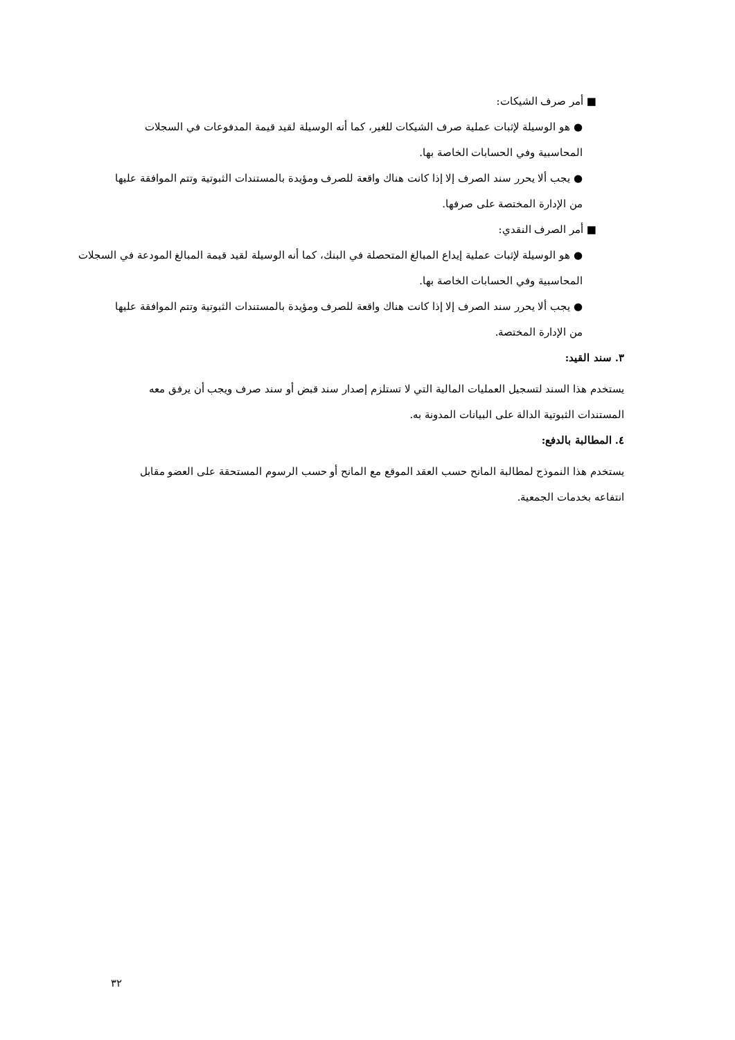■ أمر صرف الشيكات:
● هو الوسيلة لإثبات عملية صرف الشيكات للغير، كما أنه الوسيلة لقيد قيمة المدفوعات في السجلات المحاسبية وفي الحسابات الخاصة بها.
● يجب ألا يحرر سند الصرف إلا إذا كانت هناك واقعة للصرف ومؤيدة بالمستندات الثبوتية وتتم الموافقة عليها من الإدارة المختصة على صرفها.
■ أمر الصرف النقدي:
● هو الوسيلة لإثبات عملية إيداع المبالغ المتحصلة في البنك، كما أنه الوسيلة لقيد قيمة المبالغ المودعة في السجلات المحاسبية وفي الحسابات الخاصة بها.
● يجب ألا يحرر سند الصرف إلا إذا كانت هناك واقعة للصرف ومؤيدة بالمستندات الثبوتية وتتم الموافقة عليها من الإدارة المختصة.
٣. سند القيد:
يستخدم هذا السند لتسجيل العمليات المالية التي لا تستلزم إصدار سند قبض أو سند صرف ويجب أن يرفق معه المستندات الثبوتية الدالة على البيانات المدونة به.
٤. المطالبة بالدفع:
يستخدم هذا النموذج لمطالبة المانح حسب العقد الموقع مع المانح أو حسب الرسوم المستحقة على العضو مقابل انتفاعه بخدمات الجمعية.
٣٢